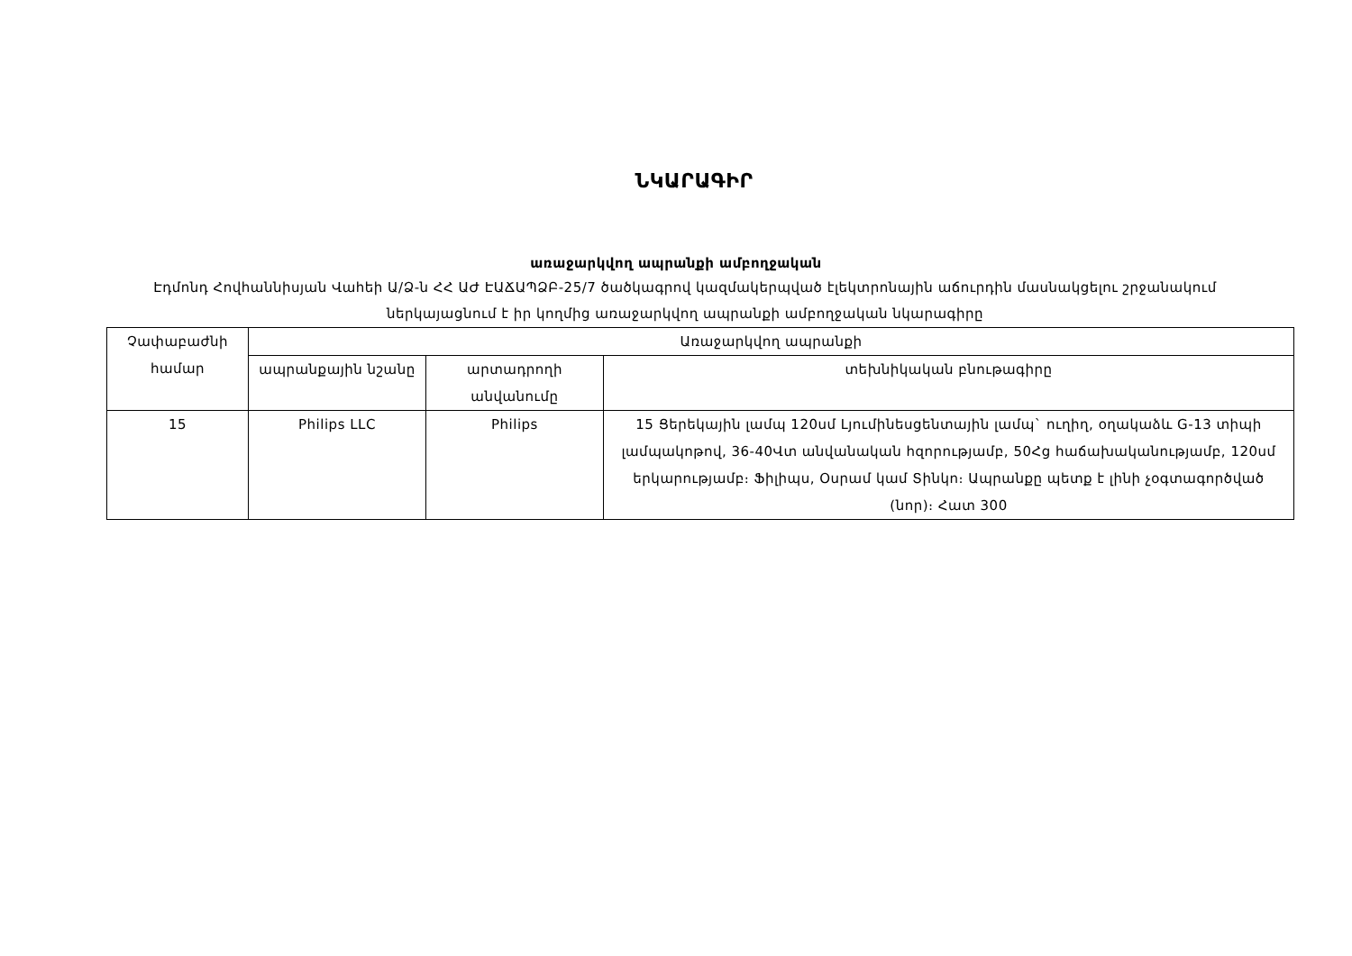ՆԿԱՐԱԳԻՐ
առաջարկվող ապրանքի ամբողջական
Էդմոնդ Հովհաննիսյան Վահեի Ա/Ձ-ն ՀՀ ԱԺ ԷԱՃԱՊՁԲ-25/7 ծածկագրով կազմակերպված էլեկտրոնային աճուրդին մասնակցելու շրջանակում ներկայացնում է իր կողմից առաջարկվող ապրանքի ամբողջական նկարագիրը
| Չափաբաժնի համար | Առաջարկվող ապրանքի | | |
| --- | --- | --- | --- |
| | ապրանքային նշանը | արտադրողի անվանումը | տեխնիկական բնութագիրը |
| 15 | Philips LLC | Philips | 15 Ցերեկային լամպ 120սմ Լյումինեսցենտային լամպ` ուղիղ, օղակաձև G-13 տիպի լամպակոթով, 36-40Վտ անվանական հզորությամբ, 50Հց հաճախականությամբ, 120սմ երկարությամբ։ Ֆիլիպս, Օսրամ կամ Տինկո։ Ապրանքը պետք է լինի չօգտագործված (նոր)։ Հատ 300 |